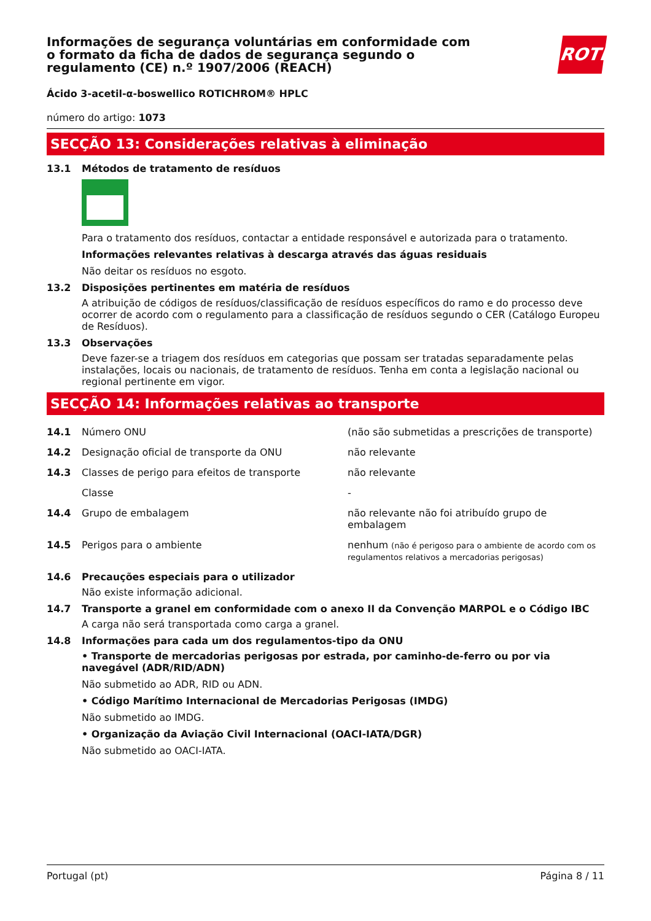Informações de segurança voluntárias em conformidade com o formato da ficha de dados de segurança segundo o regulamento (CE) n.º 1907/2006 (REACH)
ROTH
Ácido 3-acetil-α-boswellico ROTICHROM® HPLC
número do artigo: 1073
SECÇÃO 13: Considerações relativas à eliminação
13.1 Métodos de tratamento de resíduos
Para o tratamento dos resíduos, contactar a entidade responsável e autorizada para o tratamento.
Informações relevantes relativas à descarga através das águas residuais
Não deitar os resíduos no esgoto.
13.2 Disposições pertinentes em matéria de resíduos
A atribuição de códigos de resíduos/classificação de resíduos específicos do ramo e do processo deve ocorrer de acordo com o regulamento para a classificação de resíduos segundo o CER (Catálogo Europeu de Resíduos).
13.3 Observações
Deve fazer-se a triagem dos resíduos em categorias que possam ser tratadas separadamente pelas instalações, locais ou nacionais, de tratamento de resíduos. Tenha em conta a legislação nacional ou regional pertinente em vigor.
SECÇÃO 14: Informações relativas ao transporte
| 14.1 | Número ONU | (não são submetidas a prescrições de transporte) |
| 14.2 | Designação oficial de transporte da ONU | não relevante |
| 14.3 | Classes de perigo para efeitos de transporte | não relevante |
| | Classe | - |
| 14.4 | Grupo de embalagem | não relevante não foi atribuído grupo de embalagem |
| 14.5 | Perigos para o ambiente | nenhum (não é perigoso para o ambiente de acordo com os regulamentos relativos a mercadorias perigosas) |
14.6 Precauções especiais para o utilizador
Não existe informação adicional.
14.7 Transporte a granel em conformidade com o anexo II da Convenção MARPOL e o Código IBC
A carga não será transportada como carga a granel.
14.8 Informações para cada um dos regulamentos-tipo da ONU
• Transporte de mercadorias perigosas por estrada, por caminho-de-ferro ou por via navegável (ADR/RID/ADN)
Não submetido ao ADR, RID ou ADN.
• Código Marítimo Internacional de Mercadorias Perigosas (IMDG)
Não submetido ao IMDG.
• Organização da Aviação Civil Internacional (OACI-IATA/DGR)
Não submetido ao OACI-IATA.
Portugal (pt) Página 8 / 11